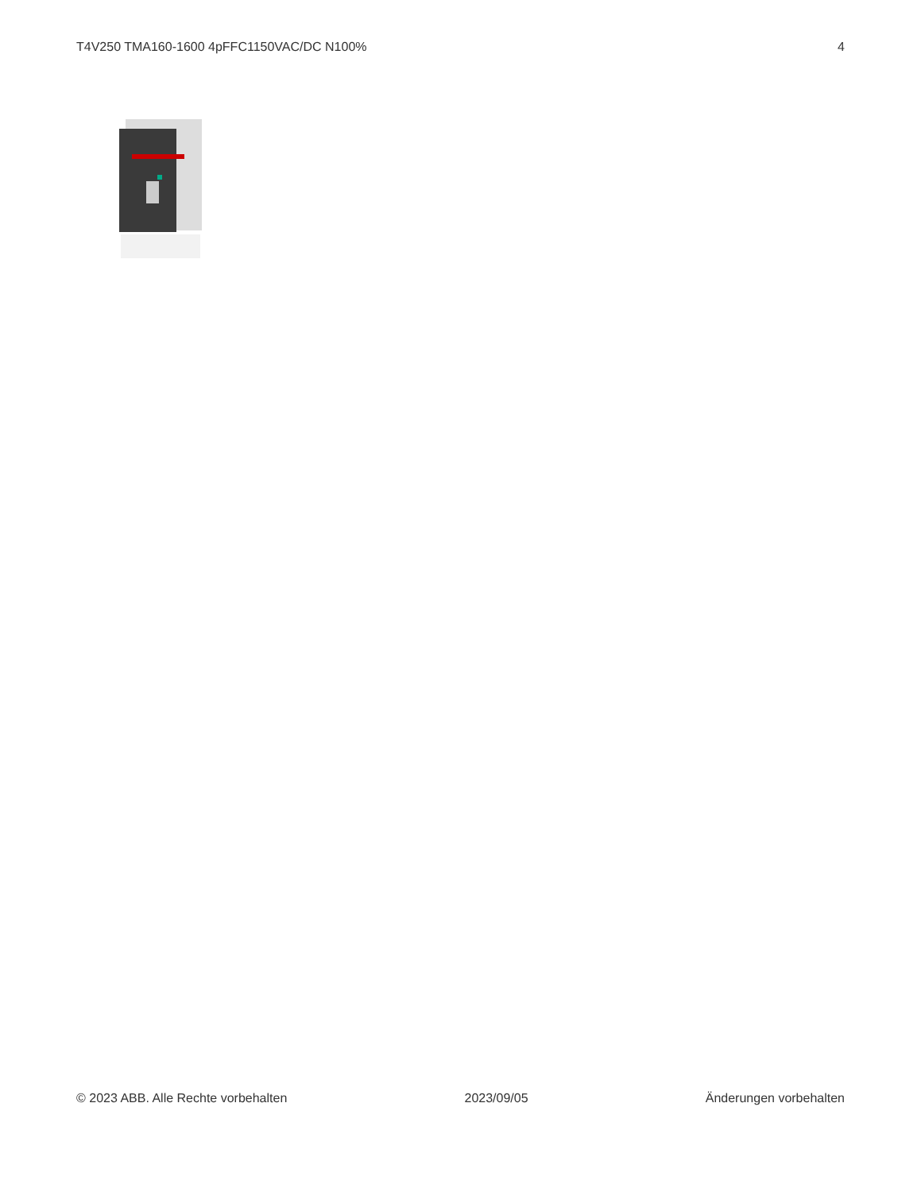T4V250 TMA160-1600 4pFFC1150VAC/DC N100% 4
© 2023 ABB. Alle Rechte vorbehalten 2023/09/05 Änderungen vorbehalten